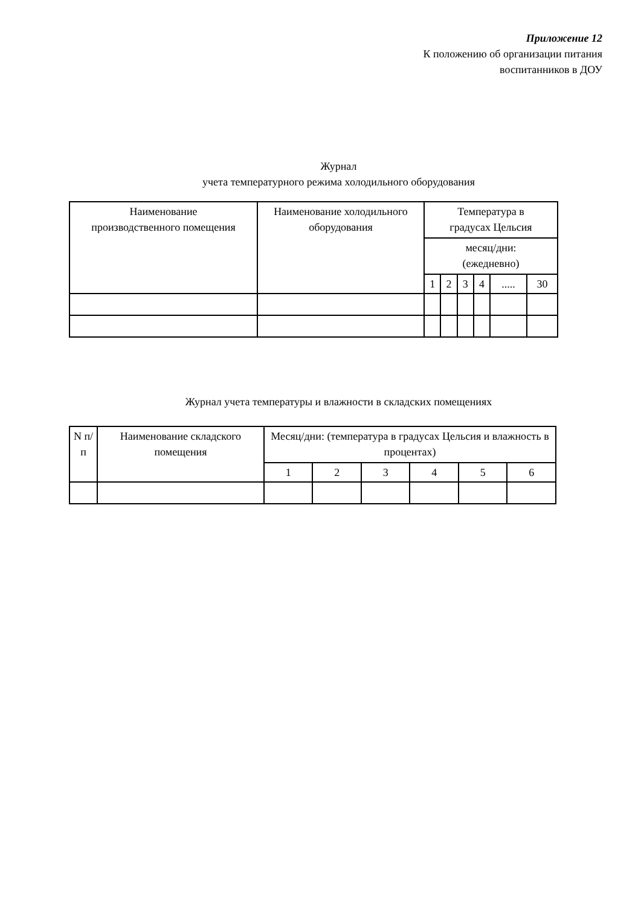Приложение 12
К положению об организации питания
воспитанников в ДОУ
Журнал
учета температурного режима холодильного оборудования
| Наименование производственного помещения | Наименование холодильного оборудования | Температура в градусах Цельсия | | | | | |
| --- | --- | --- | --- | --- | --- | --- | --- |
| | | месяц/дни: (ежедневно) | | | | | |
| | | 1 | 2 | 3 | 4 | ..... | 30 |
Журнал учета температуры и влажности в складских помещениях
| N п/п | Наименование складского помещения | Месяц/дни: (температура в градусах Цельсия и влажность в процентах) | | | | | |
| --- | --- | --- | --- | --- | --- | --- | --- |
| | | 1 | 2 | 3 | 4 | 5 | 6 |